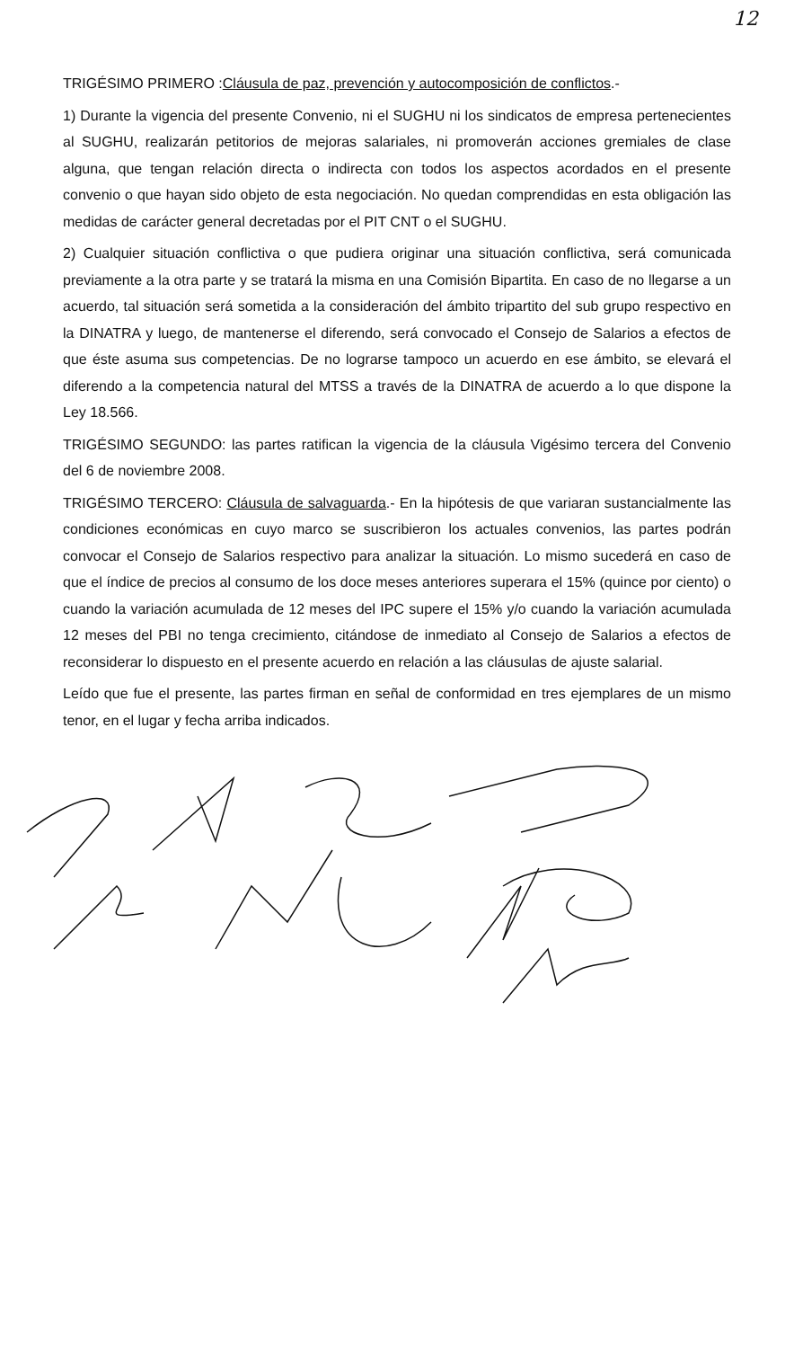12
TRIGÉSIMO PRIMERO :Cláusula de paz, prevención y autocomposición de conflictos.-
1) Durante la vigencia del presente Convenio, ni el SUGHU ni los sindicatos de empresa pertenecientes al SUGHU, realizarán petitorios de mejoras salariales, ni promoverán acciones gremiales de clase alguna, que tengan relación directa o indirecta con todos los aspectos acordados en el presente convenio o que hayan sido objeto de esta negociación. No quedan comprendidas en esta obligación las medidas de carácter general decretadas por el PIT CNT o el SUGHU.
2) Cualquier situación conflictiva o que pudiera originar una situación conflictiva, será comunicada previamente a la otra parte y se tratará la misma en una Comisión Bipartita. En caso de no llegarse a un acuerdo, tal situación será sometida a la consideración del ámbito tripartito del sub grupo respectivo en la DINATRA y luego, de mantenerse el diferendo, será convocado el Consejo de Salarios a efectos de que éste asuma sus competencias. De no lograrse tampoco un acuerdo en ese ámbito, se elevará el diferendo a la competencia natural del MTSS a través de la DINATRA de acuerdo a lo que dispone la Ley 18.566.
TRIGÉSIMO SEGUNDO: las partes ratifican la vigencia de la cláusula Vigésimo tercera del Convenio del 6 de noviembre 2008.
TRIGÉSIMO TERCERO: Cláusula de salvaguarda.- En la hipótesis de que variaran sustancialmente las condiciones económicas en cuyo marco se suscribieron los actuales convenios, las partes podrán convocar el Consejo de Salarios respectivo para analizar la situación. Lo mismo sucederá en caso de que el índice de precios al consumo de los doce meses anteriores superara el 15% (quince por ciento) o cuando la variación acumulada de 12 meses del IPC supere el 15% y/o cuando la variación acumulada 12 meses del PBI no tenga crecimiento, citándose de inmediato al Consejo de Salarios a efectos de reconsiderar lo dispuesto en el presente acuerdo en relación a las cláusulas de ajuste salarial.
Leído que fue el presente, las partes firman en señal de conformidad en tres ejemplares de un mismo tenor, en el lugar y fecha arriba indicados.